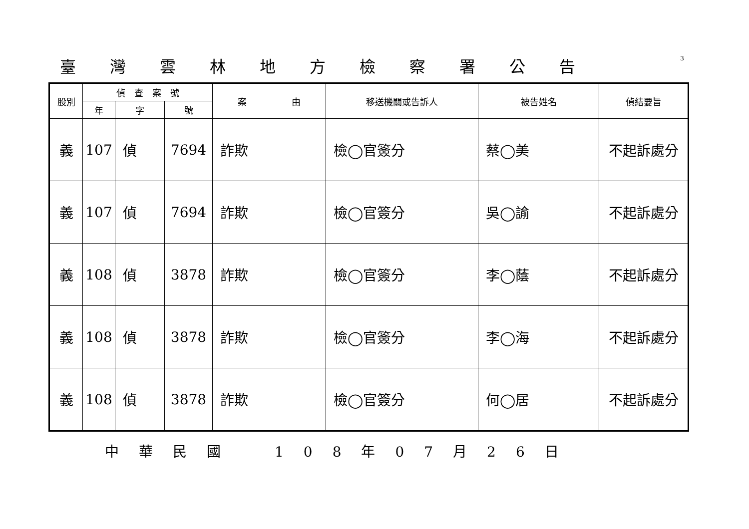臺灣雲林地方檢察署公告
3
| 股別 | 偵 查 案 號 | | | 案 由 | 移送機關或告訴人 | 被告姓名 | 偵結要旨 |
| --- | --- | --- | --- | --- | --- | --- | --- |
| | 年 | 字 | 號 | | | | |
| 義 | 107 | 偵 | 7694 | 詐欺 | 檢◯官簽分 | 蔡◯美 | 不起訴處分 |
| 義 | 107 | 偵 | 7694 | 詐欺 | 檢◯官簽分 | 吳◯諭 | 不起訴處分 |
| 義 | 108 | 偵 | 3878 | 詐欺 | 檢◯官簽分 | 李◯蔭 | 不起訴處分 |
| 義 | 108 | 偵 | 3878 | 詐欺 | 檢◯官簽分 | 李◯海 | 不起訴處分 |
| 義 | 108 | 偵 | 3878 | 詐欺 | 檢◯官簽分 | 何◯居 | 不起訴處分 |
中華民國　108年07月26日